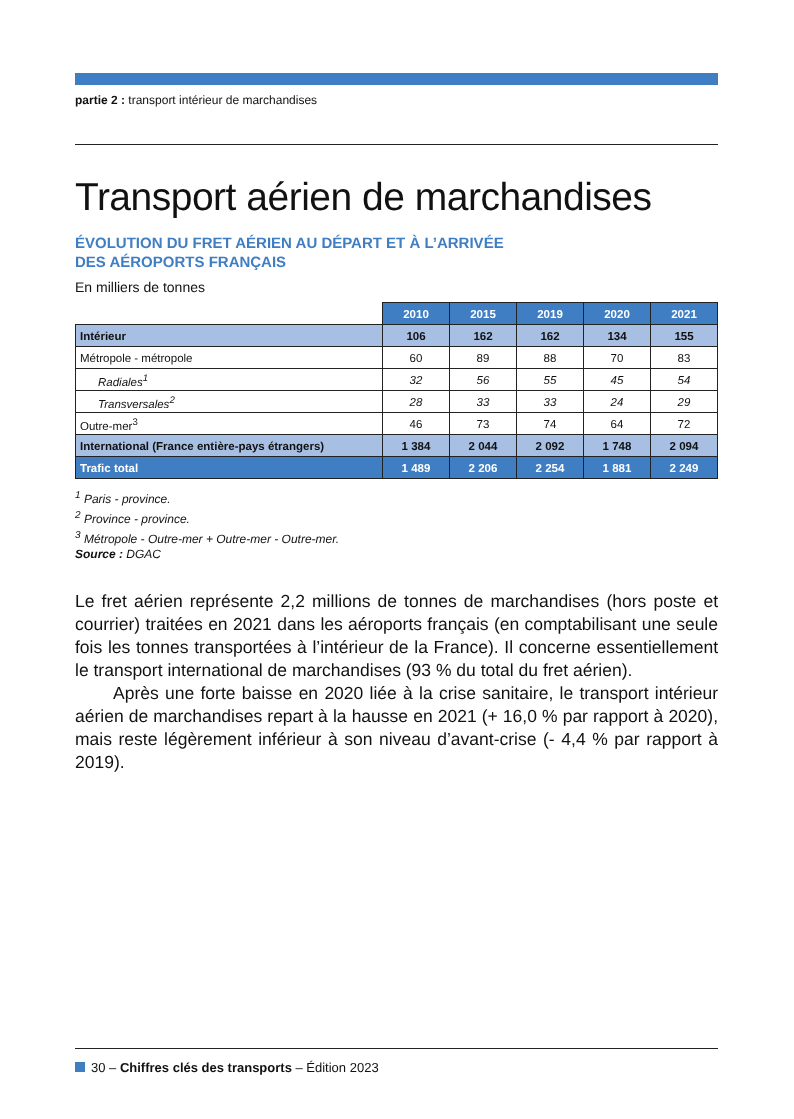partie 2 : transport intérieur de marchandises
Transport aérien de marchandises
ÉVOLUTION DU FRET AÉRIEN AU DÉPART ET À L’ARRIVÉE
DES AÉROPORTS FRANÇAIS
En milliers de tonnes
| | 2010 | 2015 | 2019 | 2020 | 2021 |
| Intérieur | 106 | 162 | 162 | 134 | 155 |
| Métropole - métropole | 60 | 89 | 88 | 70 | 83 |
| Radiales<sup>1</sup> | 32 | 56 | 55 | 45 | 54 |
| Transversales<sup>2</sup> | 28 | 33 | 33 | 24 | 29 |
| Outre-mer<sup>3</sup> | 46 | 73 | 74 | 64 | 72 |
| International (France entière-pays étrangers) | 1 384 | 2 044 | 2 092 | 1 748 | 2 094 |
| Trafic total | 1 489 | 2 206 | 2 254 | 1 881 | 2 249 |
<sup>1</sup> Paris - province.
<sup>2</sup> Province - province.
<sup>3</sup> Métropole - Outre-mer + Outre-mer - Outre-mer.
Source : DGAC
Le fret aérien représente 2,2 millions de tonnes de marchandises (hors poste et courrier) traitées en 2021 dans les aéroports français (en comptabilisant une seule fois les tonnes transportées à l’intérieur de la France). Il concerne essentiellement le transport international de marchandises (93 % du total du fret aérien).
Après une forte baisse en 2020 liée à la crise sanitaire, le transport intérieur aérien de marchandises repart à la hausse en 2021 (+ 16,0 % par rapport à 2020), mais reste légèrement inférieur à son niveau d’avant-crise (- 4,4 % par rapport à 2019).
30 – Chiffres clés des transports – Édition 2023